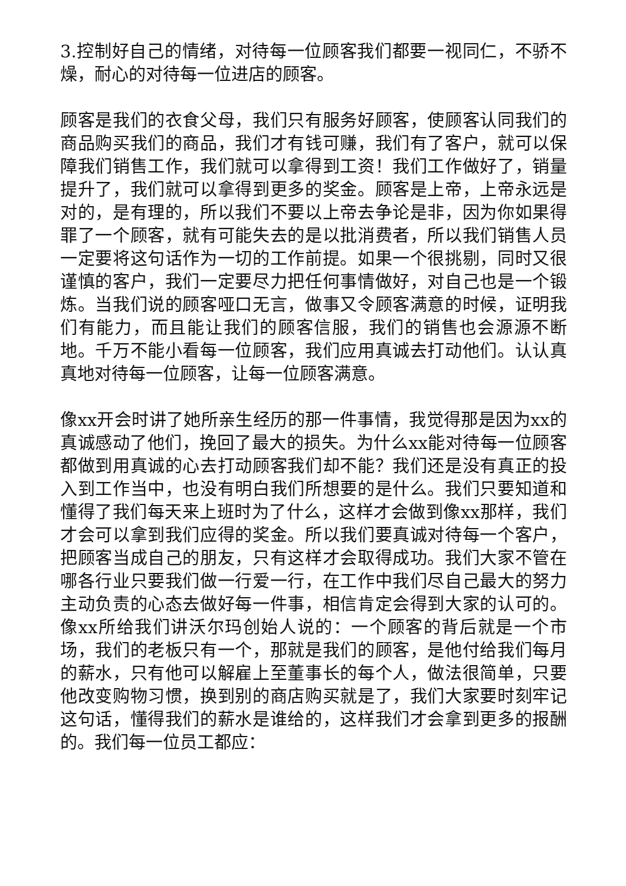3.控制好自己的情绪，对待每一位顾客我们都要一视同仁，不骄不燥，耐心的对待每一位进店的顾客。
顾客是我们的衣食父母，我们只有服务好顾客，使顾客认同我们的商品购买我们的商品，我们才有钱可赚，我们有了客户，就可以保障我们销售工作，我们就可以拿得到工资！我们工作做好了，销量提升了，我们就可以拿得到更多的奖金。顾客是上帝，上帝永远是对的，是有理的，所以我们不要以上帝去争论是非，因为你如果得罪了一个顾客，就有可能失去的是以批消费者，所以我们销售人员一定要将这句话作为一切的工作前提。如果一个很挑剔，同时又很谨慎的客户，我们一定要尽力把任何事情做好，对自己也是一个锻炼。当我们说的顾客哑口无言，做事又令顾客满意的时候，证明我们有能力，而且能让我们的顾客信服，我们的销售也会源源不断地。千万不能小看每一位顾客，我们应用真诚去打动他们。认认真真地对待每一位顾客，让每一位顾客满意。
像xx开会时讲了她所亲生经历的那一件事情，我觉得那是因为xx的真诚感动了他们，挽回了最大的损失。为什么xx能对待每一位顾客都做到用真诚的心去打动顾客我们却不能？我们还是没有真正的投入到工作当中，也没有明白我们所想要的是什么。我们只要知道和懂得了我们每天来上班时为了什么，这样才会做到像xx那样，我们才会可以拿到我们应得的奖金。所以我们要真诚对待每一个客户，把顾客当成自己的朋友，只有这样才会取得成功。我们大家不管在哪各行业只要我们做一行爱一行，在工作中我们尽自己最大的努力主动负责的心态去做好每一件事，相信肯定会得到大家的认可的。像xx所给我们讲沃尔玛创始人说的：一个顾客的背后就是一个市场，我们的老板只有一个，那就是我们的顾客，是他付给我们每月的薪水，只有他可以解雇上至董事长的每个人，做法很简单，只要他改变购物习惯，换到别的商店购买就是了，我们大家要时刻牢记这句话，懂得我们的薪水是谁给的，这样我们才会拿到更多的报酬的。我们每一位员工都应：